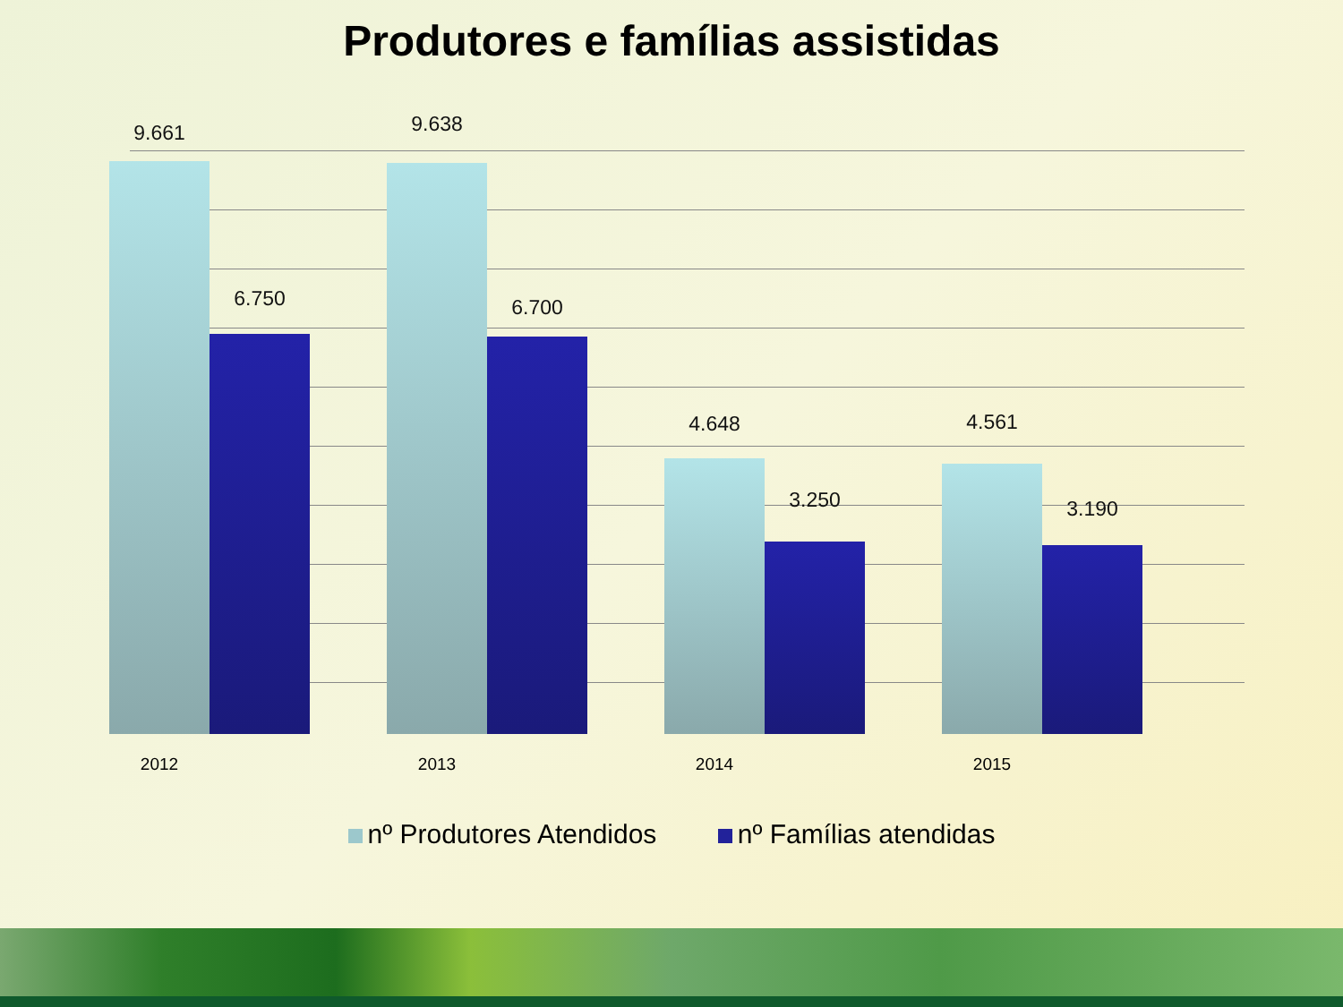Produtores e famílias assistidas
9.661
6.750
2012
9.638
6.700
2013
4.648
3.250
2014
4.561
3.190
2015
nº Produtores Atendidos nº Famílias atendidas